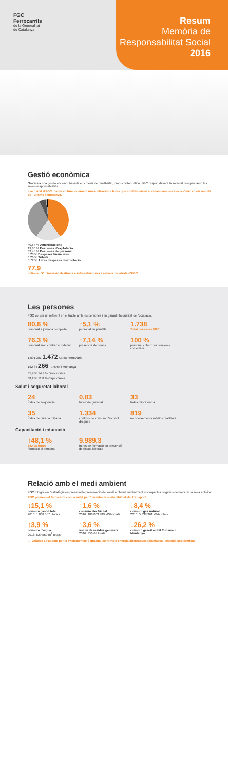FGC
Ferrocarrils
de la Generalitat
de Catalunya
Resum
Memòria de
Responsabilitat Social
2016
Gestió econòmica
Gràcies a una gestió eficient i basada en criteris de rendibilitat, productivitat i ètica, FGC respon davant la societat complint amb les seves responsabilitats.
L'activitat d'FGC manté en funcionament unes infraestructures que contribueixen al dinamisme socioeconòmic en els àmbits de Turisme i Muntanya.
40,54 % Amortitzacions
19,80 % Despeses d'explotació
33,45 % Despeses de personal
5,23 % Despeses financeres
0,26 % Tributs
0,72 % Altres despeses d'explotació
77,9
milions d'€ d'inversió destinats a infraestructures i serveis recolzats d'FGC
Les persones
FGC vol ser un referent en el tracte amb les persones i en garantir la qualitat de l'ocupació.
80,8 %
personal a jornada completa
↑5,1 %
personal en plantilla
1.738
Total persones FGC
76,3 %
personal amb contracte indefinit
↑7,14 %
presència de dones
100 %
personal cobert per convenis col·lectius
1.091 381 1.472 Xarxa Ferroviària
182 84 266 Turisme i Muntanya
85,7 % 14,3 % Directors/es
88,2 % 11,8 % Caps d'Àrea
Salut i seguretat laboral
24
Índex de freqüència
0,83
Índex de gravetat
33
Índex d'incidència
35
Índex de durada mitjana
1.334
controls de consum d'alcohol i drogues
819
reconeixements mèdics realitzats
Capacitació i educació
↑48,1 %
88.495 hores
formació al personal
9.989,3
hores de formació en prevenció de riscos laborals
Relació amb el medi ambient
FGC integra en l'estratègia empresarial la preservació del medi ambient, minimitzant els impactes negatius derivats de la seva activitat.
FGC promou el ferrocarril com a mitjà per fomentar la sostenibilitat del transport.
↓15,1 %
consum gasoil total
2016: 1.088.557 l totals
↑1,6 %
consum electricitat
2016: 108.003.989 kWh totals
↓8,4 %
consum gas natural
2016: 5.338.361 kWh totals
↑3,9 %
consum d'aigua
2016: 529.550 m<sup>3</sup> totals
↑3,6 %
volum de residus generats
2016: 356,6 t totals
↓26,2 %
consum gasoil àmbit Turisme i Muntanya
→ Gràcies a l'aposta per la implementació gradual de fonts d'energia alternatives (biomassa i energia geotèrmica)